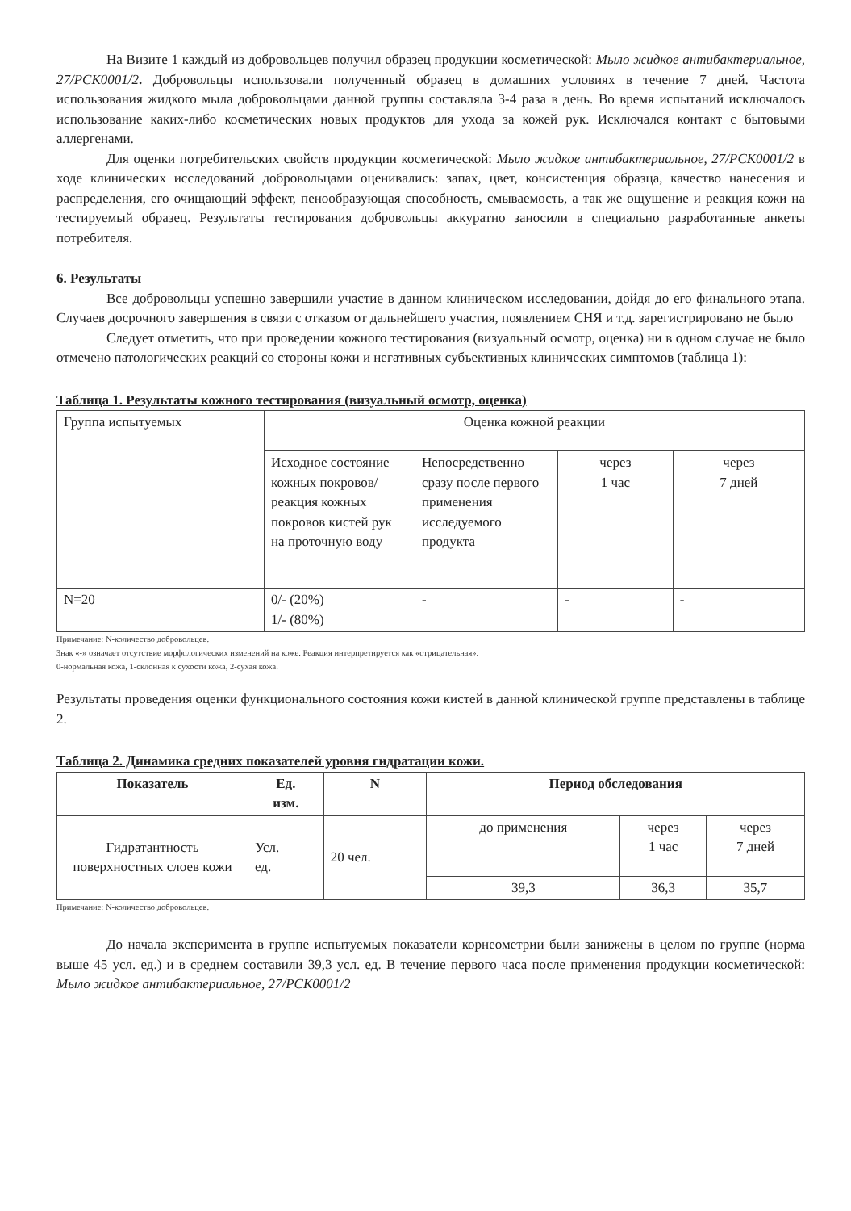На Визите 1 каждый из добровольцев получил образец продукции косметической: Мыло жидкое антибактериальное, 27/РСК0001/2. Добровольцы использовали полученный образец в домашних условиях в течение 7 дней. Частота использования жидкого мыла добровольцами данной группы составляла 3-4 раза в день. Во время испытаний исключалось использование каких-либо косметических новых продуктов для ухода за кожей рук. Исключался контакт с бытовыми аллергенами.
Для оценки потребительских свойств продукции косметической: Мыло жидкое антибактериальное, 27/РСК0001/2 в ходе клинических исследований добровольцами оценивались: запах, цвет, консистенция образца, качество нанесения и распределения, его очищающий эффект, пенообразующая способность, смываемость, а так же ощущение и реакция кожи на тестируемый образец. Результаты тестирования добровольцы аккуратно заносили в специально разработанные анкеты потребителя.
6. Результаты
Все добровольцы успешно завершили участие в данном клиническом исследовании, дойдя до его финального этапа. Случаев досрочного завершения в связи с отказом от дальнейшего участия, появлением СНЯ и т.д. зарегистрировано не было
Следует отметить, что при проведении кожного тестирования (визуальный осмотр, оценка) ни в одном случае не было отмечено патологических реакций со стороны кожи и негативных субъективных клинических симптомов (таблица 1):
Таблица 1. Результаты кожного тестирования (визуальный осмотр, оценка)
| Группа испытуемых | Оценка кожной реакции | | | |
| | Исходное состояние кожных покровов/реакция кожных покровов кистей рук на проточную воду | Непосредственно сразу после первого применения исследуемого продукта | через 1 час | через 7 дней |
| N=20 | 0/- (20%) 1/- (80%) | - | - | - |
Примечание: N-количество добровольцев.
Знак «-» означает отсутствие морфологических изменений на коже. Реакция интерпретируется как «отрицательная».
0-нормальная кожа, 1-склонная к сухости кожа, 2-сухая кожа.
Результаты проведения оценки функционального состояния кожи кистей в данной клинической группе представлены в таблице 2.
Таблица 2. Динамика средних показателей уровня гидратации кожи.
| Показатель | Ед. изм. | N | Период обследования | | |
| --- | --- | --- | --- | --- | --- |
| Гидратантность поверхностных слоев кожи | Усл. ед. | 20 чел. | до применения | через 1 час | через 7 дней |
| | | | 39,3 | 36,3 | 35,7 |
Примечание: N-количество добровольцев.
До начала эксперимента в группе испытуемых показатели корнеометрии были занижены в целом по группе (норма выше 45 усл. ед.) и в среднем составили 39,3 усл. ед. В течение первого часа после применения продукции косметической: Мыло жидкое антибактериальное, 27/РСК0001/2